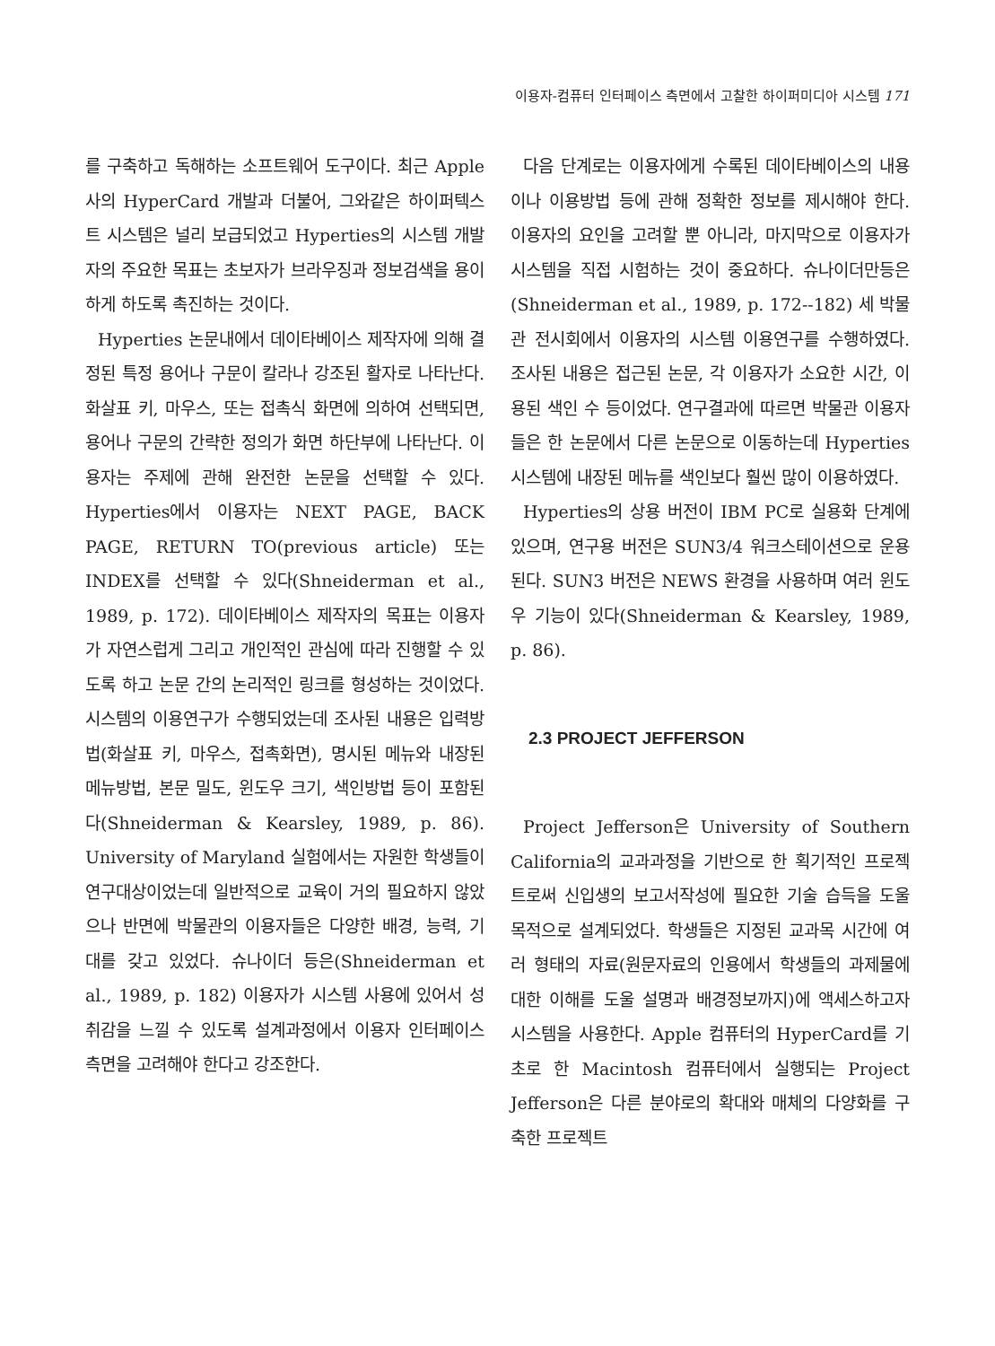이용자-컴퓨터 인터페이스 측면에서 고찰한 하이퍼미디아 시스템 171
를 구축하고 독해하는 소프트웨어 도구이다. 최근 Apple사의 HyperCard 개발과 더불어, 그와같은 하이퍼텍스트 시스템은 널리 보급되었고 Hyperties의 시스템 개발자의 주요한 목표는 초보자가 브라우징과 정보검색을 용이하게 하도록 촉진하는 것이다.
Hyperties 논문내에서 데이타베이스 제작자에 의해 결정된 특정 용어나 구문이 칼라나 강조된 활자로 나타난다. 화살표 키, 마우스, 또는 접촉식 화면에 의하여 선택되면, 용어나 구문의 간략한 정의가 화면 하단부에 나타난다. 이용자는 주제에 관해 완전한 논문을 선택할 수 있다. Hyperties에서 이용자는 NEXT PAGE, BACK PAGE, RETURN TO(previous article) 또는 INDEX를 선택할 수 있다(Shneiderman et al., 1989, p. 172). 데이타베이스 제작자의 목표는 이용자가 자연스럽게 그리고 개인적인 관심에 따라 진행할 수 있도록 하고 논문 간의 논리적인 링크를 형성하는 것이었다. 시스템의 이용연구가 수행되었는데 조사된 내용은 입력방법(화살표 키, 마우스, 접촉화면), 명시된 메뉴와 내장된 메뉴방법, 본문 밀도, 윈도우 크기, 색인방법 등이 포함된다(Shneiderman & Kearsley, 1989, p. 86). University of Maryland 실험에서는 자원한 학생들이 연구대상이었는데 일반적으로 교육이 거의 필요하지 않았으나 반면에 박물관의 이용자들은 다양한 배경, 능력, 기대를 갖고 있었다. 슈나이더 등은(Shneiderman et al., 1989, p. 182) 이용자가 시스템 사용에 있어서 성취감을 느낄 수 있도록 설계과정에서 이용자 인터페이스 측면을 고려해야 한다고 강조한다.
다음 단계로는 이용자에게 수록된 데이타베이스의 내용이나 이용방법 등에 관해 정확한 정보를 제시해야 한다. 이용자의 요인을 고려할 뿐 아니라, 마지막으로 이용자가 시스템을 직접 시험하는 것이 중요하다. 슈나이더만등은(Shneiderman et al., 1989, p. 172--182) 세 박물관 전시회에서 이용자의 시스템 이용연구를 수행하였다. 조사된 내용은 접근된 논문, 각 이용자가 소요한 시간, 이용된 색인 수 등이었다. 연구결과에 따르면 박물관 이용자들은 한 논문에서 다른 논문으로 이동하는데 Hyperties 시스템에 내장된 메뉴를 색인보다 훨씬 많이 이용하였다.
Hyperties의 상용 버전이 IBM PC로 실용화 단계에 있으며, 연구용 버전은 SUN3/4 워크스테이션으로 운용된다. SUN3 버전은 NEWS 환경을 사용하며 여러 윈도우 기능이 있다(Shneiderman & Kearsley, 1989, p. 86).
2.3 PROJECT JEFFERSON
Project Jefferson은 University of Southern California의 교과과정을 기반으로 한 획기적인 프로젝트로써 신입생의 보고서작성에 필요한 기술 습득을 도울 목적으로 설계되었다. 학생들은 지정된 교과목 시간에 여러 형태의 자료(원문자료의 인용에서 학생들의 과제물에 대한 이해를 도울 설명과 배경정보까지)에 액세스하고자 시스템을 사용한다. Apple 컴퓨터의 HyperCard를 기초로 한 Macintosh 컴퓨터에서 실행되는 Project Jefferson은 다른 분야로의 확대와 매체의 다양화를 구축한 프로젝트